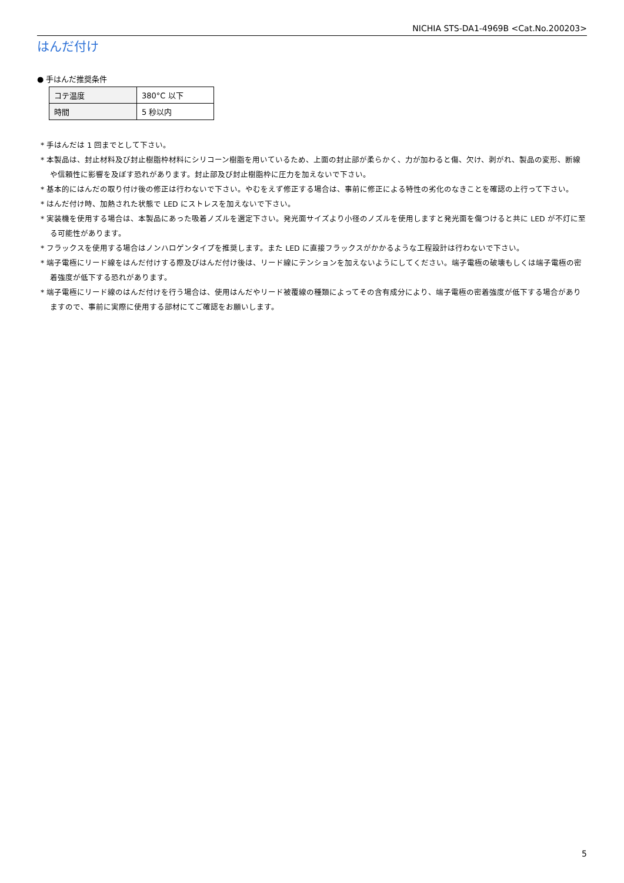NICHIA STS-DA1-4969B <Cat.No.200203>
はんだ付け
● 手はんだ推奨条件
| コテ温度 | 380°C 以下 |
| 時間 | 5 秒以内 |
* 手はんだは 1 回までとして下さい。
* 本製品は、封止材料及び封止樹脂枠材料にシリコーン樹脂を用いているため、上面の封止部が柔らかく、力が加わると傷、欠け、剥がれ、製品の変形、断線や信頼性に影響を及ぼす恐れがあります。封止部及び封止樹脂枠に圧力を加えないで下さい。
* 基本的にはんだの取り付け後の修正は行わないで下さい。やむをえず修正する場合は、事前に修正による特性の劣化のなきことを確認の上行って下さい。
* はんだ付け時、加熱された状態で LED にストレスを加えないで下さい。
* 実装機を使用する場合は、本製品にあった吸着ノズルを選定下さい。発光面サイズより小径のノズルを使用しますと発光面を傷つけると共に LED が不灯に至る可能性があります。
* フラックスを使用する場合はノンハロゲンタイプを推奨します。また LED に直接フラックスがかかるような工程設計は行わないで下さい。
* 端子電極にリード線をはんだ付けする際及びはんだ付け後は、リード線にテンションを加えないようにしてください。端子電極の破壊もしくは端子電極の密着強度が低下する恐れがあります。
* 端子電極にリード線のはんだ付けを行う場合は、使用はんだやリード被覆線の種類によってその含有成分により、端子電極の密着強度が低下する場合がありますので、事前に実際に使用する部材にてご確認をお願いします。
5